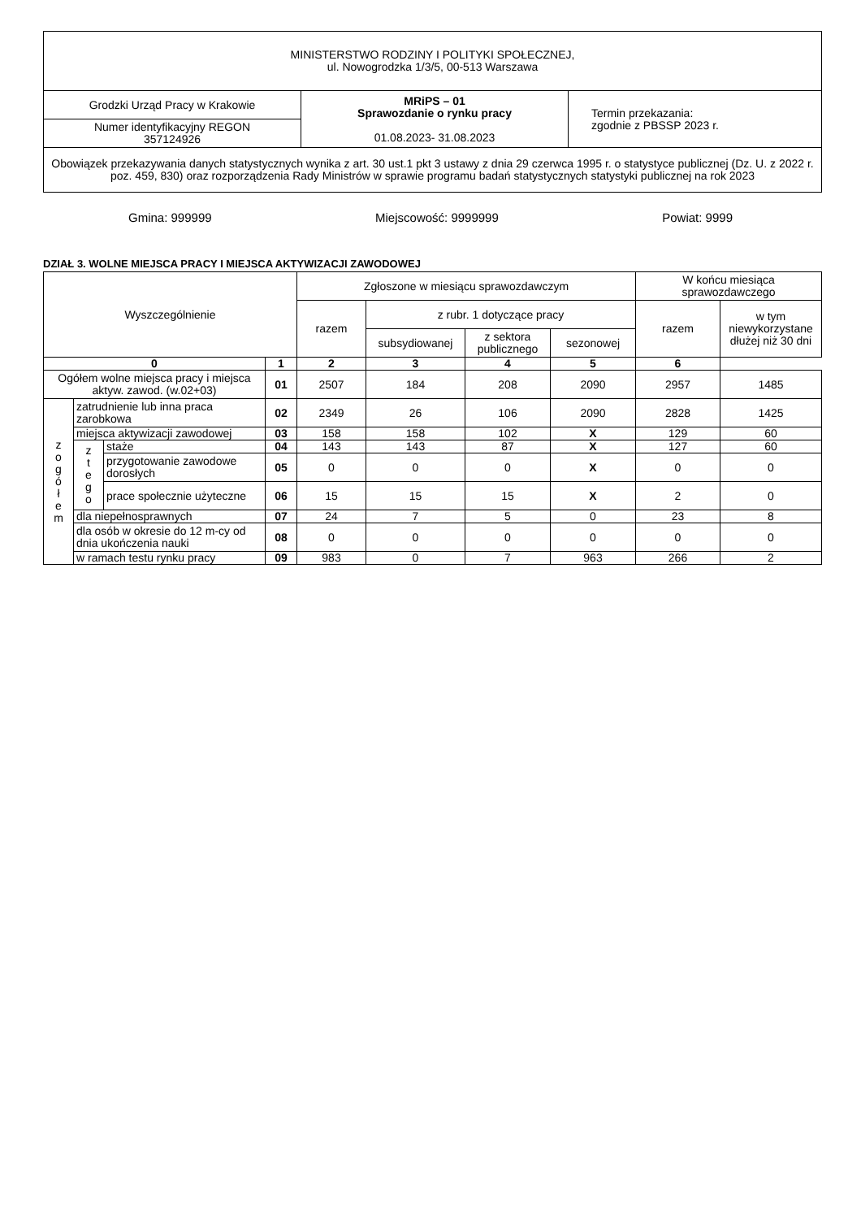| MINISTERSTWO RODZINY I POLITYKI SPOŁECZNEJ, ul. Nowogrodzka 1/3/5, 00-513 Warszawa | | |
| Grodzki Urząd Pracy w Krakowie | MRiPS – 01 Sprawozdanie o rynku pracy 01.08.2023- 31.08.2023 | Termin przekazania: zgodnie z PBSSP 2023 r. |
| Numer identyfikacyjny REGON 357124926 | | |
| Obowiązek przekazywania danych statystycznych wynika z art. 30 ust.1 pkt 3 ustawy z dnia 29 czerwca 1995 r. o statystyce publicznej (Dz. U. z 2022 r. poz. 459, 830) oraz rozporządzenia Rady Ministrów w sprawie programu badań statystycznych statystyki publicznej na rok 2023 | | |
Gmina: 999999 Miejscowość: 9999999 Powiat: 9999
DZIAŁ 3. WOLNE MIEJSCA PRACY I MIEJSCA AKTYWIZACJI ZAWODOWEJ
| Wyszczególnienie | | | | Zgłoszone w miesiącu sprawozdawczym | | | | W końcu miesiąca sprawozdawczego | |
| | | | | razem | z rubr. 1 dotyczące pracy | | | razem | w tym niewykorzystane dłużej niż 30 dni |
| | | | | | subsydiowanej | z sektora publicznego | sezonowej | | |
| 0 | | | 1 | 2 | 3 | 4 | 5 | 6 | |
| Ogółem wolne miejsca pracy i miejsca aktyw. zawod. (w.02+03) | | | 01 | 2507 | 184 | 208 | 2090 | 2957 | 1485 |
| z o g ó ł e m | zatrudnienie lub inna praca zarobkowa | | 02 | 2349 | 26 | 106 | 2090 | 2828 | 1425 |
| | miejsca aktywizacji zawodowej | | 03 | 158 | 158 | 102 | X | 129 | 60 |
| | z t e g o | staże | 04 | 143 | 143 | 87 | X | 127 | 60 |
| | | przygotowanie zawodowe dorosłych | 05 | 0 | 0 | 0 | X | 0 | 0 |
| | | prace społecznie użyteczne | 06 | 15 | 15 | 15 | X | 2 | 0 |
| | dla niepełnosprawnych | | 07 | 24 | 7 | 5 | 0 | 23 | 8 |
| | dla osób w okresie do 12 m-cy od dnia ukończenia nauki | | 08 | 0 | 0 | 0 | 0 | 0 | 0 |
| | w ramach testu rynku pracy | | 09 | 983 | 0 | 7 | 963 | 266 | 2 |